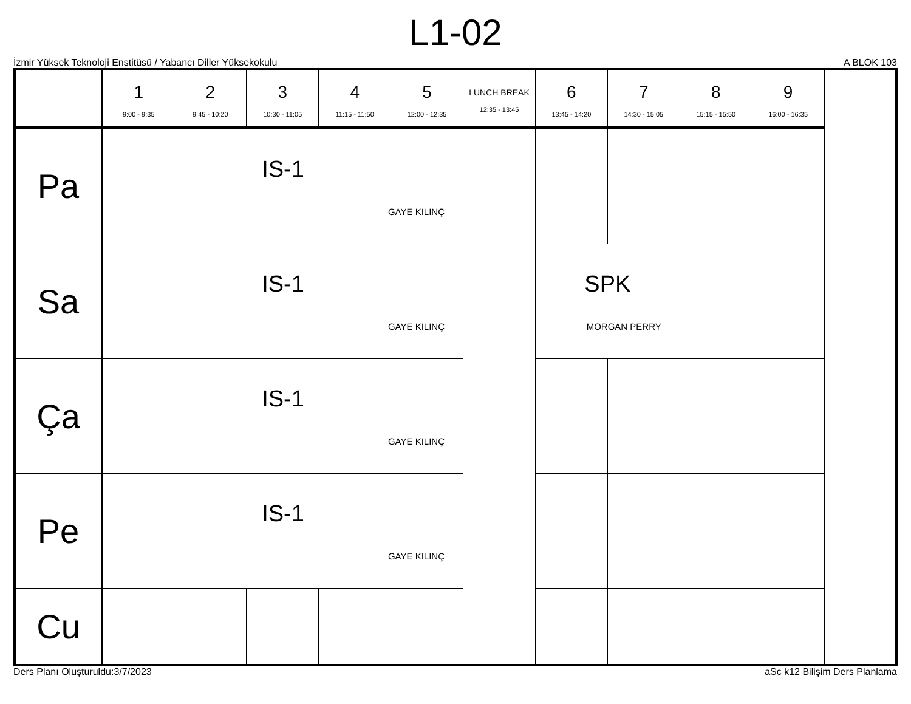L1-02
İzmir Yüksek Teknoloji Enstitüsü / Yabancı Diller Yüksekokulu A BLOK 103
| | 1 9:00 - 9:35 | 2 9:45 - 10:20 | 3 10:30 - 11:05 | 4 11:15 - 11:50 | 5 12:00 - 12:35 | LUNCH BREAK 12:35 - 13:45 | 6 13:45 - 14:20 | 7 14:30 - 15:05 | 8 15:15 - 15:50 | 9 16:00 - 16:35 |
| --- | --- | --- | --- | --- | --- | --- | --- | --- | --- | --- |
| Pa | IS-1 GAYE KILINÇ | | | | | | | | | |
| Sa | IS-1 GAYE KILINÇ | | | | | | SPK MORGAN PERRY | | | |
| Ça | IS-1 GAYE KILINÇ | | | | | | | | | |
| Pe | IS-1 GAYE KILINÇ | | | | | | | | | |
| Cu | | | | | | | | | | |
Ders Planı Oluşturuldu:3/7/2023 aSc k12 Bilişim Ders Planlama